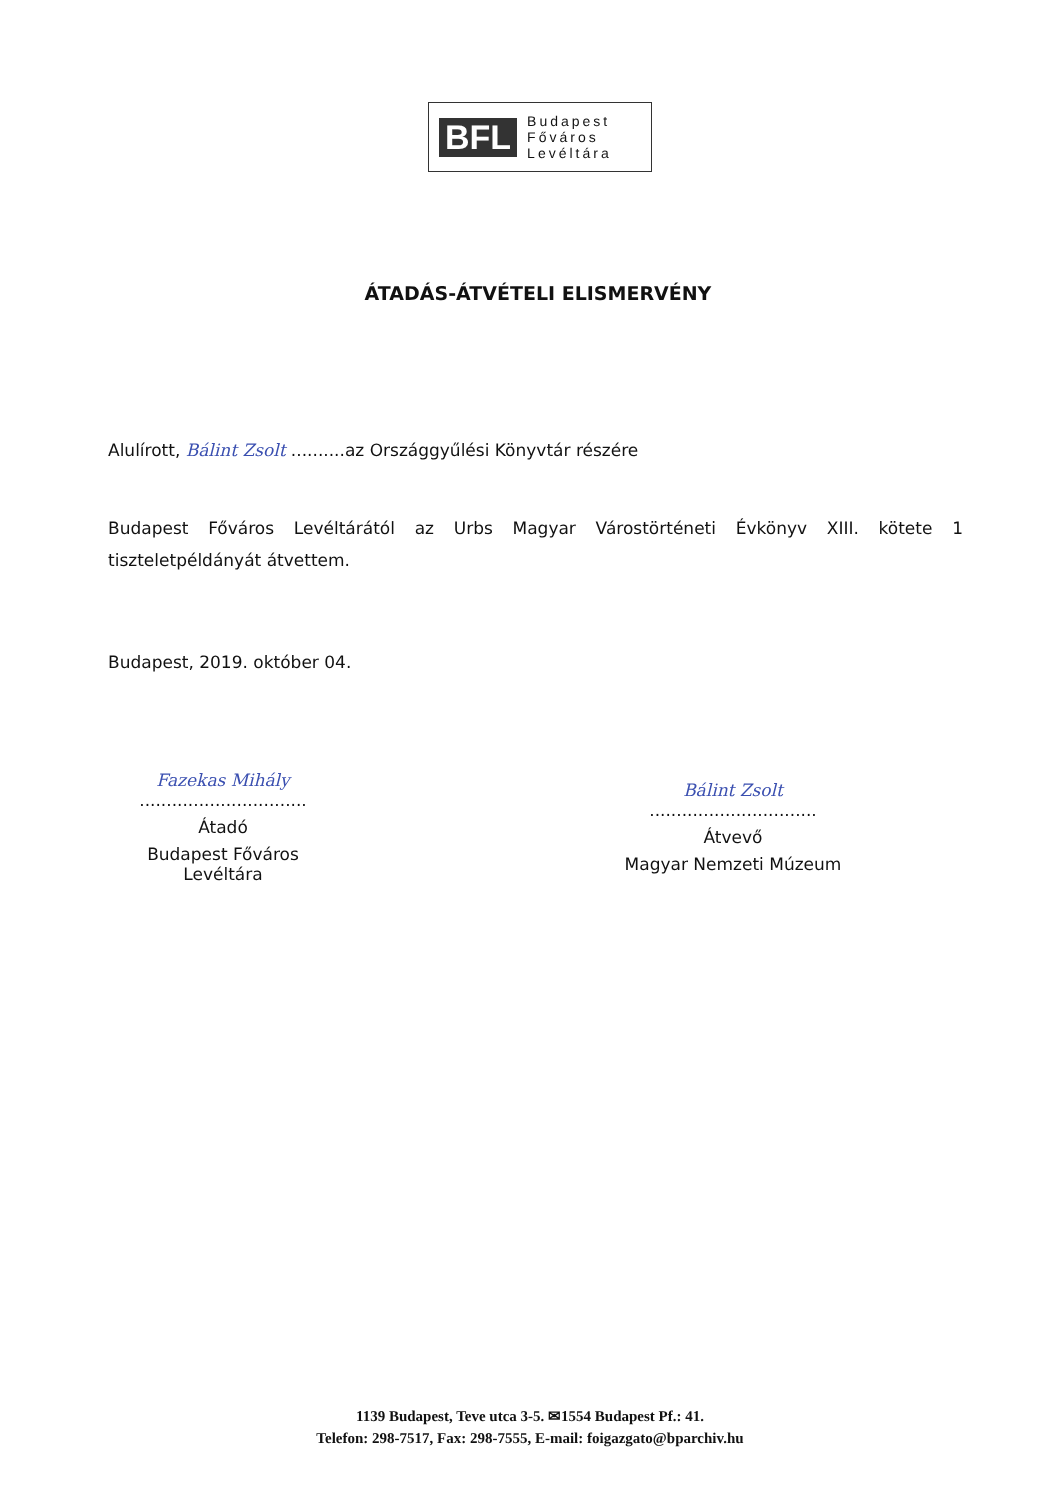BFL Budapest
Főváros
Levéltára
ÁTADÁS-ÁTVÉTELI ELISMERVÉNY
Alulírott, Bálint Zsolt ..........az Országgyűlési Könyvtár részére
Budapest Főváros Levéltárától az Urbs Magyar Várostörténeti Évkönyv XIII. kötete 1 tiszteletpéldányát átvettem.
Budapest, 2019. október 04.
Fazekas Mihály
...............................
Átadó
Budapest Főváros Levéltára
Bálint Zsolt
...............................
Átvevő
Magyar Nemzeti Múzeum
1139 Budapest, Teve utca 3-5. ✉1554 Budapest Pf.: 41.
Telefon: 298-7517, Fax: 298-7555, E-mail: foigazgato@bparchiv.hu